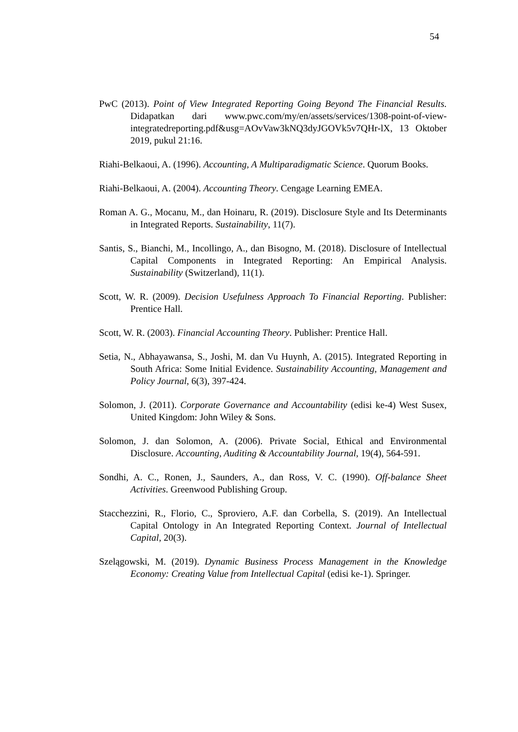54
PwC (2013). Point of View Integrated Reporting Going Beyond The Financial Results. Didapatkan dari www.pwc.com/my/en/assets/services/1308-point-of-view-integratedreporting.pdf&usg=AOvVaw3kNQ3dyJGOVk5v7QHr-lX, 13 Oktober 2019, pukul 21:16.
Riahi-Belkaoui, A. (1996). Accounting, A Multiparadigmatic Science. Quorum Books.
Riahi-Belkaoui, A. (2004). Accounting Theory. Cengage Learning EMEA.
Roman A. G., Mocanu, M., dan Hoinaru, R. (2019). Disclosure Style and Its Determinants in Integrated Reports. Sustainability, 11(7).
Santis, S., Bianchi, M., Incollingo, A., dan Bisogno, M. (2018). Disclosure of Intellectual Capital Components in Integrated Reporting: An Empirical Analysis. Sustainability (Switzerland), 11(1).
Scott, W. R. (2009). Decision Usefulness Approach To Financial Reporting. Publisher: Prentice Hall.
Scott, W. R. (2003). Financial Accounting Theory. Publisher: Prentice Hall.
Setia, N., Abhayawansa, S., Joshi, M. dan Vu Huynh, A. (2015). Integrated Reporting in South Africa: Some Initial Evidence. Sustainability Accounting, Management and Policy Journal, 6(3), 397-424.
Solomon, J. (2011). Corporate Governance and Accountability (edisi ke-4) West Susex, United Kingdom: John Wiley & Sons.
Solomon, J. dan Solomon, A. (2006). Private Social, Ethical and Environmental Disclosure. Accounting, Auditing & Accountability Journal, 19(4), 564-591.
Sondhi, A. C., Ronen, J., Saunders, A., dan Ross, V. C. (1990). Off-balance Sheet Activities. Greenwood Publishing Group.
Stacchezzini, R., Florio, C., Sproviero, A.F. dan Corbella, S. (2019). An Intellectual Capital Ontology in An Integrated Reporting Context. Journal of Intellectual Capital, 20(3).
Szelągowski, M. (2019). Dynamic Business Process Management in the Knowledge Economy: Creating Value from Intellectual Capital (edisi ke-1). Springer.